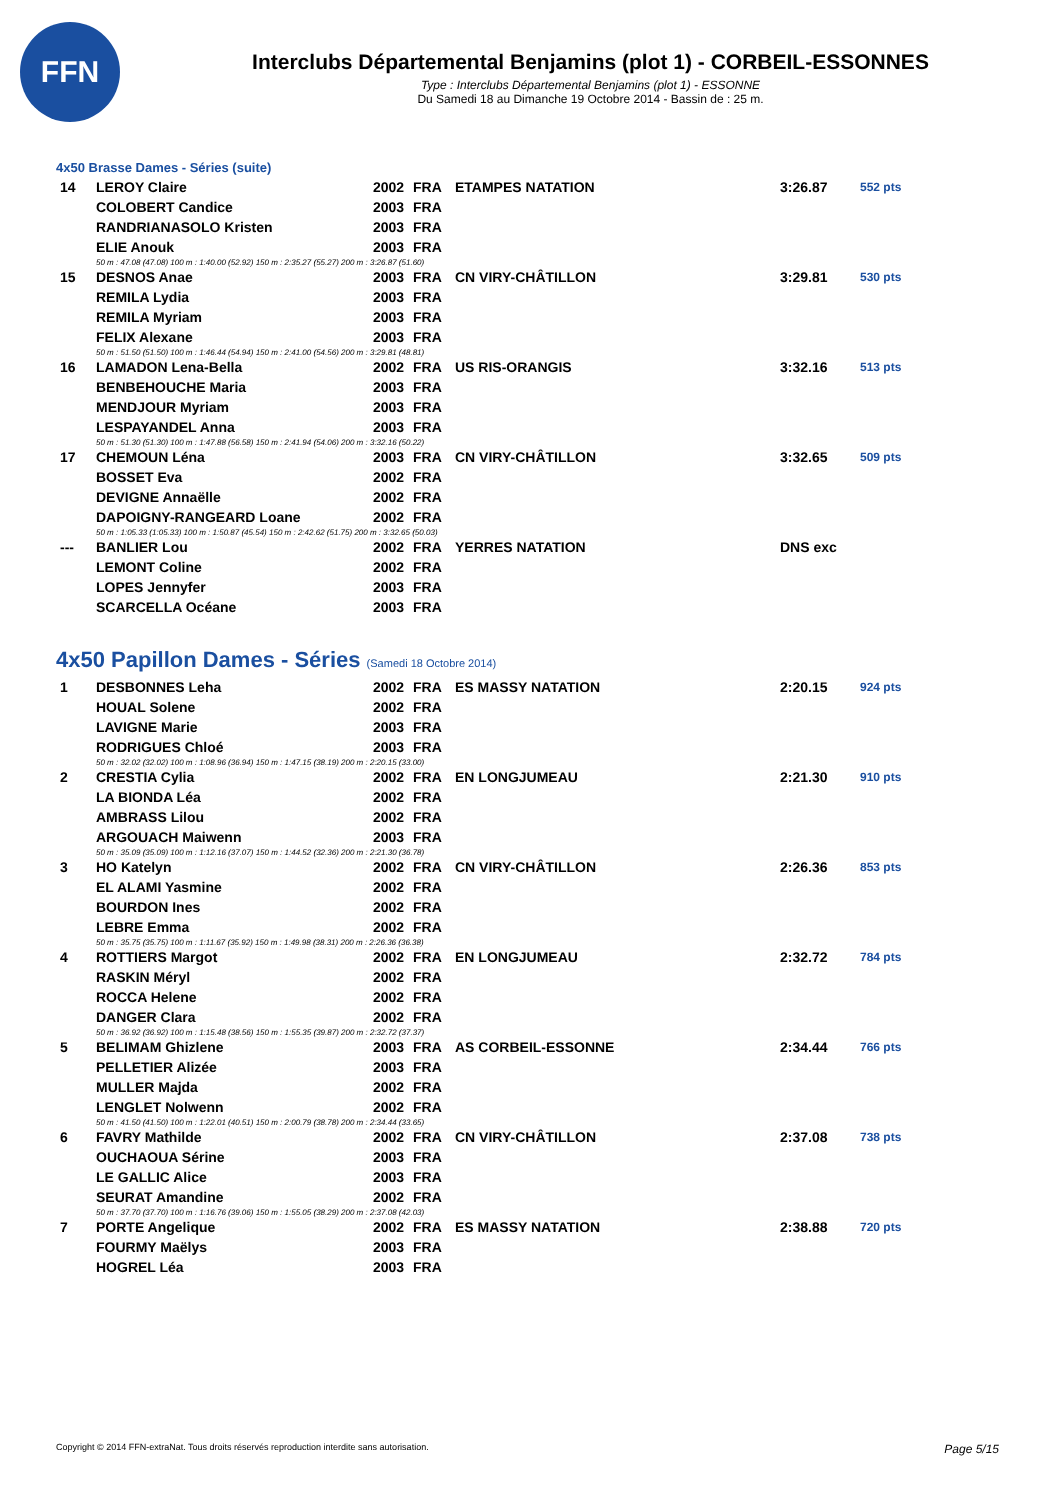FFN
Interclubs Départemental Benjamins (plot 1) - CORBEIL-ESSONNES
Type : Interclubs Départemental Benjamins (plot 1) - ESSONNE
Du Samedi 18 au Dimanche 19 Octobre 2014 - Bassin de : 25 m.
4x50 Brasse Dames - Séries (suite)
| 14 | LEROY Claire | 2002 | FRA | ETAMPES NATATION | 3:26.87 | 552 pts |
| | COLOBERT Candice | 2003 | FRA | | | |
| | RANDRIANASOLO Kristen | 2003 | FRA | | | |
| | ELIE Anouk | 2003 | FRA | | | |
| | 50 m : 47.08 (47.08) 100 m : 1:40.00 (52.92) 150 m : 2:35.27 (55.27) 200 m : 3:26.87 (51.60) | | | | | |
| 15 | DESNOS Anae | 2003 | FRA | CN VIRY-CHÂTILLON | 3:29.81 | 530 pts |
| | REMILA Lydia | 2003 | FRA | | | |
| | REMILA Myriam | 2003 | FRA | | | |
| | FELIX Alexane | 2003 | FRA | | | |
| | 50 m : 51.50 (51.50) 100 m : 1:46.44 (54.94) 150 m : 2:41.00 (54.56) 200 m : 3:29.81 (48.81) | | | | | |
| 16 | LAMADON Lena-Bella | 2002 | FRA | US RIS-ORANGIS | 3:32.16 | 513 pts |
| | BENBEHOUCHE Maria | 2003 | FRA | | | |
| | MENDJOUR Myriam | 2003 | FRA | | | |
| | LESPAYANDEL Anna | 2003 | FRA | | | |
| | 50 m : 51.30 (51.30) 100 m : 1:47.88 (56.58) 150 m : 2:41.94 (54.06) 200 m : 3:32.16 (50.22) | | | | | |
| 17 | CHEMOUN Léna | 2003 | FRA | CN VIRY-CHÂTILLON | 3:32.65 | 509 pts |
| | BOSSET Eva | 2002 | FRA | | | |
| | DEVIGNE Annaëlle | 2002 | FRA | | | |
| | DAPOIGNY-RANGEARD Loane | 2002 | FRA | | | |
| | 50 m : 1:05.33 (1:05.33) 100 m : 1:50.87 (45.54) 150 m : 2:42.62 (51.75) 200 m : 3:32.65 (50.03) | | | | | |
| --- | BANLIER Lou | 2002 | FRA | YERRES NATATION | DNS exc | |
| | LEMONT Coline | 2002 | FRA | | | |
| | LOPES Jennyfer | 2003 | FRA | | | |
| | SCARCELLA Océane | 2003 | FRA | | | |
4x50 Papillon Dames - Séries (Samedi 18 Octobre 2014)
| 1 | DESBONNES Leha | 2002 | FRA | ES MASSY NATATION | 2:20.15 | 924 pts |
| | HOUAL Solene | 2002 | FRA | | | |
| | LAVIGNE Marie | 2003 | FRA | | | |
| | RODRIGUES Chloé | 2003 | FRA | | | |
| | 50 m : 32.02 (32.02) 100 m : 1:08.96 (36.94) 150 m : 1:47.15 (38.19) 200 m : 2:20.15 (33.00) | | | | | |
| 2 | CRESTIA Cylia | 2002 | FRA | EN LONGJUMEAU | 2:21.30 | 910 pts |
| | LA BIONDA Léa | 2002 | FRA | | | |
| | AMBRASS Lilou | 2002 | FRA | | | |
| | ARGOUACH Maiwenn | 2003 | FRA | | | |
| | 50 m : 35.09 (35.09) 100 m : 1:12.16 (37.07) 150 m : 1:44.52 (32.36) 200 m : 2:21.30 (36.78) | | | | | |
| 3 | HO Katelyn | 2002 | FRA | CN VIRY-CHÂTILLON | 2:26.36 | 853 pts |
| | EL ALAMI Yasmine | 2002 | FRA | | | |
| | BOURDON Ines | 2002 | FRA | | | |
| | LEBRE Emma | 2002 | FRA | | | |
| | 50 m : 35.75 (35.75) 100 m : 1:11.67 (35.92) 150 m : 1:49.98 (38.31) 200 m : 2:26.36 (36.38) | | | | | |
| 4 | ROTTIERS Margot | 2002 | FRA | EN LONGJUMEAU | 2:32.72 | 784 pts |
| | RASKIN Méryl | 2002 | FRA | | | |
| | ROCCA Helene | 2002 | FRA | | | |
| | DANGER Clara | 2002 | FRA | | | |
| | 50 m : 36.92 (36.92) 100 m : 1:15.48 (38.56) 150 m : 1:55.35 (39.87) 200 m : 2:32.72 (37.37) | | | | | |
| 5 | BELIMAM Ghizlene | 2003 | FRA | AS CORBEIL-ESSONNE | 2:34.44 | 766 pts |
| | PELLETIER Alizée | 2003 | FRA | | | |
| | MULLER Majda | 2002 | FRA | | | |
| | LENGLET Nolwenn | 2002 | FRA | | | |
| | 50 m : 41.50 (41.50) 100 m : 1:22.01 (40.51) 150 m : 2:00.79 (38.78) 200 m : 2:34.44 (33.65) | | | | | |
| 6 | FAVRY Mathilde | 2002 | FRA | CN VIRY-CHÂTILLON | 2:37.08 | 738 pts |
| | OUCHAOUA Sérine | 2003 | FRA | | | |
| | LE GALLIC Alice | 2003 | FRA | | | |
| | SEURAT Amandine | 2002 | FRA | | | |
| | 50 m : 37.70 (37.70) 100 m : 1:16.76 (39.06) 150 m : 1:55.05 (38.29) 200 m : 2:37.08 (42.03) | | | | | |
| 7 | PORTE Angelique | 2002 | FRA | ES MASSY NATATION | 2:38.88 | 720 pts |
| | FOURMY Maëlys | 2003 | FRA | | | |
| | HOGREL Léa | 2003 | FRA | | | |
Copyright © 2014 FFN-extraNat. Tous droits réservés reproduction interdite sans autorisation. Page 5/15